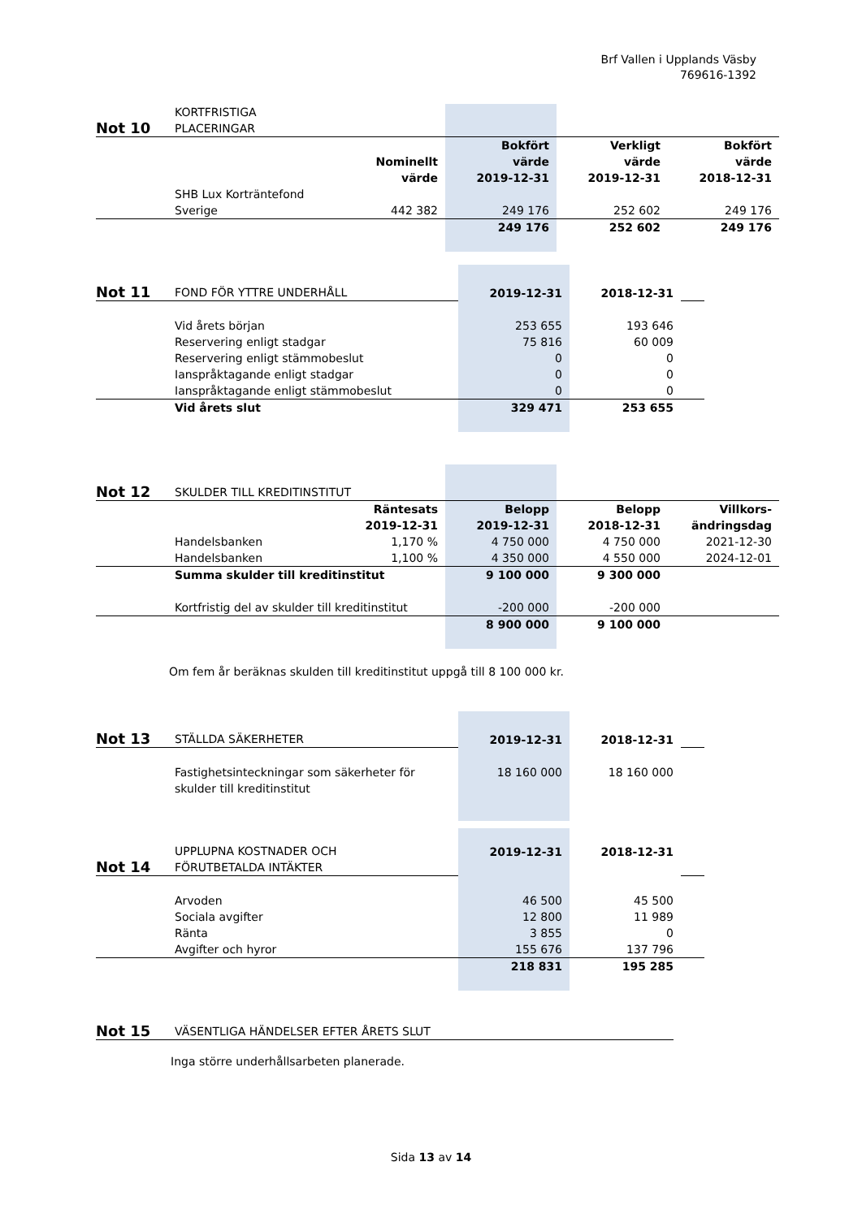Brf Vallen i Upplands Väsby
769616-1392
| Not 10 | KORTFRISTIGA PLACERINGAR | | | | |
| | | Nominellt värde | Bokfört värde 2019-12-31 | Verkligt värde 2019-12-31 | Bokfört värde 2018-12-31 |
| | SHB Lux Korträntefond Sverige | 442 382 | 249 176 | 252 602 | 249 176 |
| | | | 249 176 | 252 602 | 249 176 |
| Not 11 | FOND FÖR YTTRE UNDERHÅLL | 2019-12-31 | 2018-12-31 | |
| | Vid årets början | 253 655 | 193 646 | |
| | Reservering enligt stadgar | 75 816 | 60 009 | |
| | Reservering enligt stämmobeslut | 0 | 0 | |
| | Ianspråktagande enligt stadgar | 0 | 0 | |
| | Ianspråktagande enligt stämmobeslut | 0 | 0 | |
| | Vid årets slut | 329 471 | 253 655 | |
| Not 12 | SKULDER TILL KREDITINSTITUT | | | | |
| | | Räntesats 2019-12-31 | Belopp 2019-12-31 | Belopp 2018-12-31 | Villkors- ändringsdag |
| | Handelsbanken | 1,170 % | 4 750 000 | 4 750 000 | 2021-12-30 |
| | Handelsbanken | 1,100 % | 4 350 000 | 4 550 000 | 2024-12-01 |
| | Summa skulder till kreditinstitut | | 9 100 000 | 9 300 000 | |
| | Kortfristig del av skulder till kreditinstitut | | -200 000 | -200 000 | |
| | | | 8 900 000 | 9 100 000 | |
Om fem år beräknas skulden till kreditinstitut uppgå till 8 100 000 kr.
| Not 13 | STÄLLDA SÄKERHETER | 2019-12-31 | 2018-12-31 | |
| | Fastighetsinteckningar som säkerheter för skulder till kreditinstitut | 18 160 000 | 18 160 000 | |
| Not 14 | UPPLUPNA KOSTNADER OCH FÖRUTBETALDA INTÄKTER | 2019-12-31 | 2018-12-31 | |
| | Arvoden | 46 500 | 45 500 | |
| | Sociala avgifter | 12 800 | 11 989 | |
| | Ränta | 3 855 | 0 | |
| | Avgifter och hyror | 155 676 | 137 796 | |
| | | 218 831 | 195 285 | |
| Not 15 | VÄSENTLIGA HÄNDELSER EFTER ÅRETS SLUT |
Inga större underhållsarbeten planerade.
Sida 13 av 14